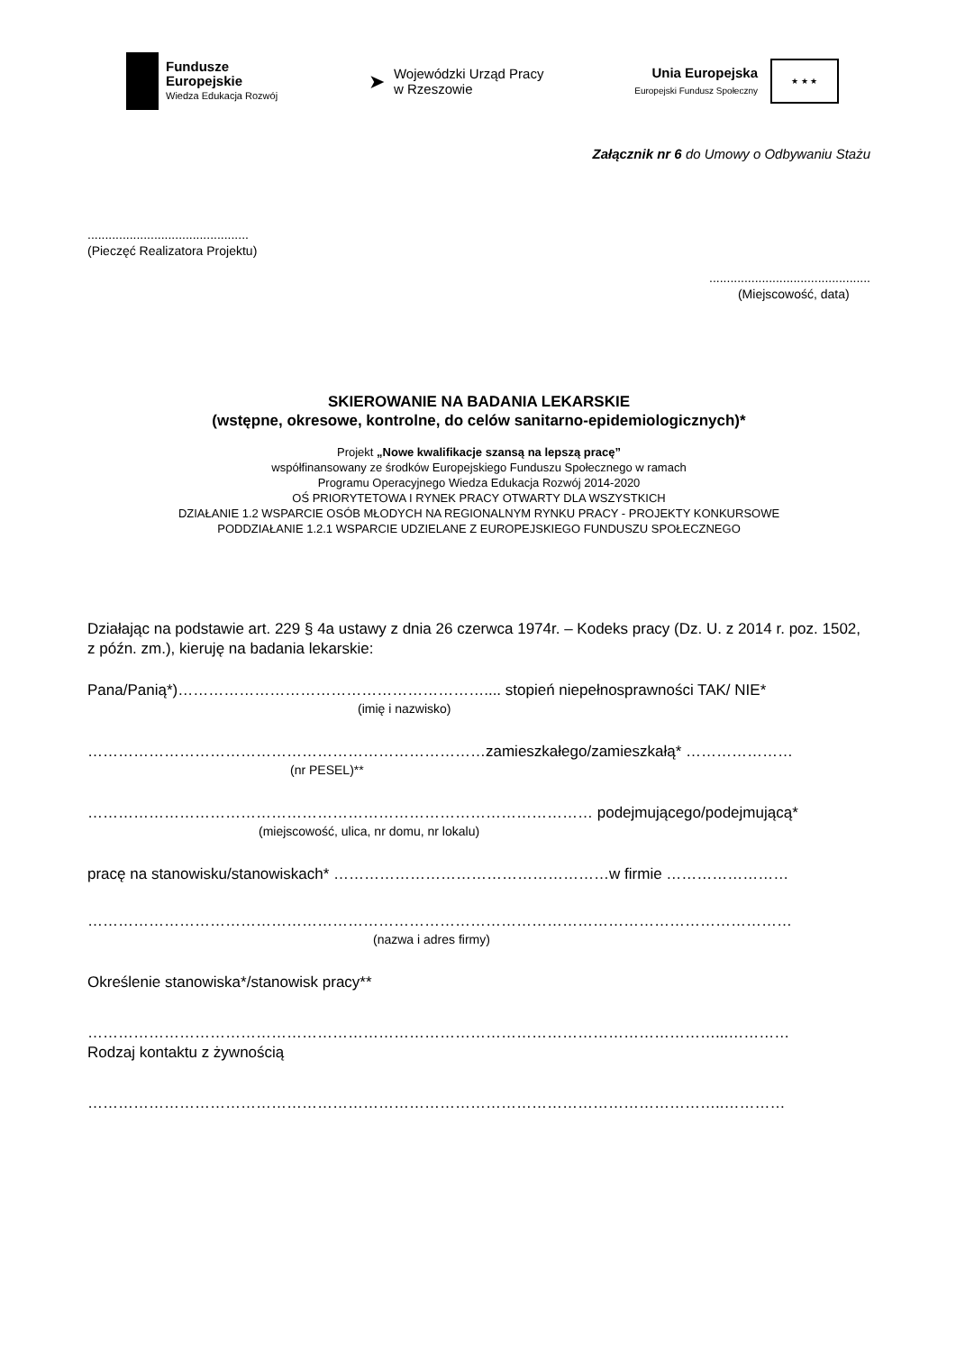Fundusze
Europejskie
Wiedza Edukacja Rozwój
➤
Wojewódzki Urząd Pracy
w Rzeszowie
Unia Europejska
Europejski Fundusz Społeczny
★ ★ ★
Załącznik nr 6 do Umowy o Odbywaniu Stażu
..............................................
(Pieczęć Realizatora Projektu)
..............................................
(Miejscowość, data)
SKIEROWANIE NA BADANIA LEKARSKIE
(wstępne, okresowe, kontrolne, do celów sanitarno-epidemiologicznych)*
Projekt „Nowe kwalifikacje szansą na lepszą pracę”
współfinansowany ze środków Europejskiego Funduszu Społecznego w ramach
Programu Operacyjnego Wiedza Edukacja Rozwój 2014-2020
OŚ PRIORYTETOWA I RYNEK PRACY OTWARTY DLA WSZYSTKICH
DZIAŁANIE 1.2 WSPARCIE OSÓB MŁODYCH NA REGIONALNYM RYNKU PRACY - PROJEKTY KONKURSOWE
PODDZIAŁANIE 1.2.1 WSPARCIE UDZIELANE Z EUROPEJSKIEGO FUNDUSZU SPOŁECZNEGO
Działając na podstawie art. 229 § 4a ustawy z dnia 26 czerwca 1974r. – Kodeks pracy (Dz. U. z 2014 r. poz. 1502, z późn. zm.), kieruję na badania lekarskie:
Pana/Panią*)…………………………………………………….... stopień niepełnosprawności TAK/ NIE*
(imię i nazwisko)
……………………………………………………………………zamieszkałego/zamieszkałą* …………………
(nr PESEL)**
……………………………………………………………………………………… podejmującego/podejmującą*
(miejscowość, ulica, nr domu, nr lokalu)
pracę na stanowisku/stanowiskach* ………………………………………………w firmie ……………………
…………………………………………………………………………………………………………………………
(nazwa i adres firmy)
Określenie stanowiska*/stanowisk pracy**
……………………………………………………………………………………………………………...…………
Rodzaj kontaktu z żywnością
……………………………………………………………………………………………………………..…………